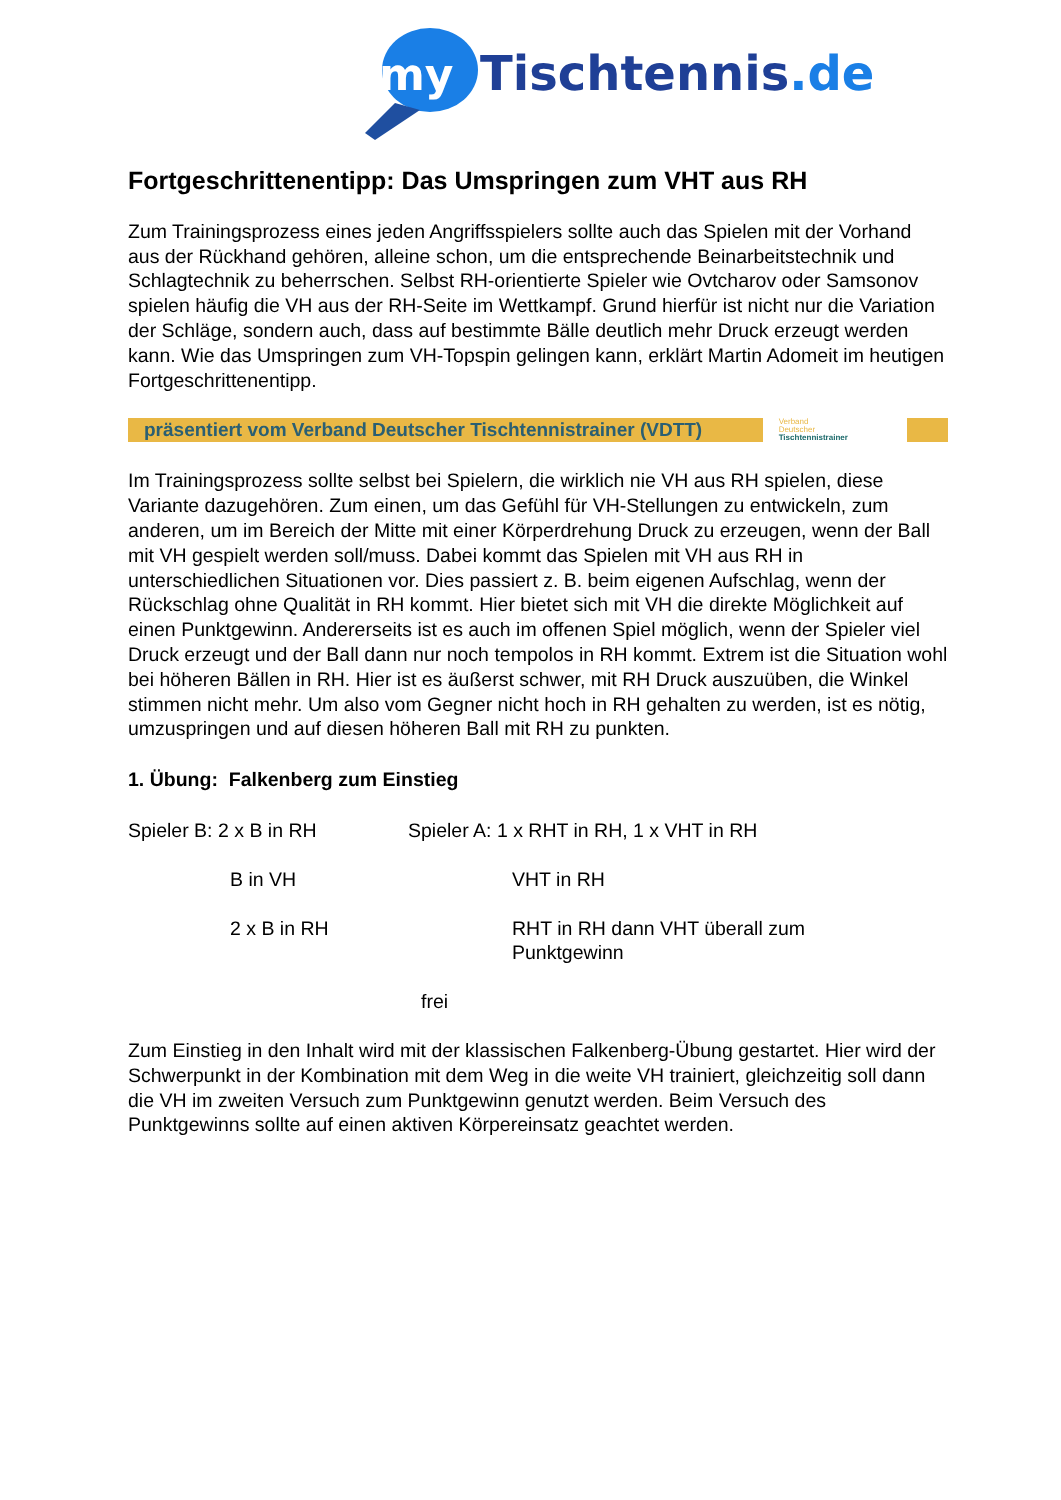my
Tischtennis.de
Fortgeschrittenentipp: Das Umspringen zum VHT aus RH
Zum Trainingsprozess eines jeden Angriffsspielers sollte auch das Spielen mit der Vorhand aus der Rückhand gehören, alleine schon, um die entsprechende Beinarbeitstechnik und Schlagtechnik zu beherrschen. Selbst RH-orientierte Spieler wie Ovtcharov oder Samsonov spielen häufig die VH aus der RH-Seite im Wettkampf. Grund hierfür ist nicht nur die Variation der Schläge, sondern auch, dass auf bestimmte Bälle deutlich mehr Druck erzeugt werden kann. Wie das Umspringen zum VH-Topspin gelingen kann, erklärt Martin Adomeit im heutigen Fortgeschrittenentipp.
präsentiert vom Verband Deutscher Tischtennistrainer (VDTT)
Verband
Deutscher
Tischtennistrainer
Im Trainingsprozess sollte selbst bei Spielern, die wirklich nie VH aus RH spielen, diese Variante dazugehören. Zum einen, um das Gefühl für VH-Stellungen zu entwickeln, zum anderen, um im Bereich der Mitte mit einer Körperdrehung Druck zu erzeugen, wenn der Ball mit VH gespielt werden soll/muss. Dabei kommt das Spielen mit VH aus RH in unterschiedlichen Situationen vor. Dies passiert z. B. beim eigenen Aufschlag, wenn der Rückschlag ohne Qualität in RH kommt. Hier bietet sich mit VH die direkte Möglichkeit auf einen Punktgewinn. Andererseits ist es auch im offenen Spiel möglich, wenn der Spieler viel Druck erzeugt und der Ball dann nur noch tempolos in RH kommt. Extrem ist die Situation wohl bei höheren Bällen in RH. Hier ist es äußerst schwer, mit RH Druck auszuüben, die Winkel stimmen nicht mehr. Um also vom Gegner nicht hoch in RH gehalten zu werden, ist es nötig, umzuspringen und auf diesen höheren Ball mit RH zu punkten.
1. Übung: Falkenberg zum Einstieg
Spieler B: 2 x B in RH Spieler A: 1 x RHT in RH, 1 x VHT in RH
B in VH VHT in RH
2 x B in RH RHT in RH dann VHT überall zum
Punktgewinn
frei
Zum Einstieg in den Inhalt wird mit der klassischen Falkenberg-Übung gestartet. Hier wird der Schwerpunkt in der Kombination mit dem Weg in die weite VH trainiert, gleichzeitig soll dann die VH im zweiten Versuch zum Punktgewinn genutzt werden. Beim Versuch des Punktgewinns sollte auf einen aktiven Körpereinsatz geachtet werden.